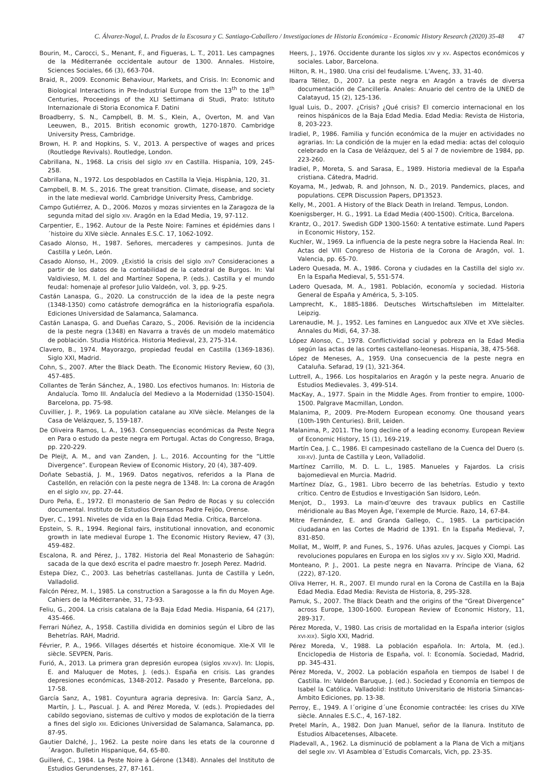C. Álvarez-Nogal, L. Prados de la Escosura y C. Santiago-Caballero / Investigaciones de Historia Económica - Economic History Research (2020) 35-48 47
Bourin, M., Carocci, S., Menant, F., and Figueras, L. T., 2011. Les campagnes de la Méditerranée occidentale autour de 1300. Annales. Histoire, Sciences Sociales, 66 (3), 663-704.
Braid, R., 2009. Economic Behaviour, Markets, and Crisis. In: Economic and Biological Interactions in Pre-Industrial Europe from the 13<sup>th</sup> to the 18<sup>th</sup> Centuries, Proceedings of the XLI Settimana di Studi, Prato: Istituto Internazionale di Storia Economica F. Datini
Broadberry, S. N., Campbell, B. M. S., Klein, A., Overton, M. and Van Leeuwen, B., 2015. British economic growth, 1270-1870. Cambridge University Press, Cambridge.
Brown, H. P. and Hopkins, S. V., 2013. A perspective of wages and prices (Routledge Revivals). Routledge, London.
Cabrillana, N., 1968. La crisis del siglo XIV en Castilla. Hispania, 109, 245-258.
Cabrillana, N., 1972. Los despoblados en Castilla la Vieja. Hispània, 120, 31.
Campbell, B. M. S., 2016. The great transition. Climate, disease, and society in the late medieval world. Cambridge University Press, Cambridge.
Campo Gutiérrez, A. D., 2006. Mozos y mozas sirvientes en la Zaragoza de la segunda mitad del siglo XIV. Aragón en la Edad Media, 19, 97-112.
Carpentier, E., 1962. Autour de la Peste Noire: Famines et épidémies dans l´histoire du XIVe siècle. Annales E.S.C. 17, 1062-1092.
Casado Alonso, H., 1987. Señores, mercaderes y campesinos. Junta de Castilla y León, León.
Casado Alonso, H., 2009. ¿Existió la crisis del siglo XIV? Consideraciones a partir de los datos de la contabilidad de la catedral de Burgos. In: Val Valdivieso, M. I. del and Martínez Sopena, P. (eds.). Castilla y el mundo feudal: homenaje al profesor Julio Valdeón, vol. 3, pp. 9-25.
Castán Lanaspa, G., 2020. La construcción de la idea de la peste negra (1348-1350) como catástrofe demográfica en la historiografía española. Ediciones Universidad de Salamanca, Salamanca.
Castán Lanaspa, G. and Dueñas Carazo, S., 2006. Revisión de la incidencia de la peste negra (1348) en Navarra a través de un modelo matemático de población. Studia Histórica. Historia Medieval, 23, 275-314.
Clavero, B., 1974. Mayorazgo, propiedad feudal en Castilla (1369-1836). Siglo XXI, Madrid.
Cohn, S., 2007. After the Black Death. The Economic History Review, 60 (3), 457-485.
Collantes de Terán Sánchez, A., 1980. Los efectivos humanos. In: Historia de Andalucía. Tomo III. Andalucía del Medievo a la Modernidad (1350-1504). Barcelona, pp. 75-98.
Cuvillier, J. P., 1969. La population catalane au XIVe siècle. Melanges de la Casa de Velázquez, 5, 159-187.
De Oliveira Ramos, L. A., 1963. Consequencias económicas da Peste Negra en Para o estudo da peste negra em Portugal. Actas do Congresso, Braga, pp. 220-229.
De Pleijt, A. M., and van Zanden, J. L., 2016. Accounting for the “Little Divergence”. European Review of Economic History, 20 (4), 387-409.
Doñate Sebastiá, J. M., 1969. Datos negativos, referidos a la Plana de Castellón, en relación con la peste negra de 1348. In: La corona de Aragón en el siglo XIV, pp. 27-44.
Duro Peña, E., 1972. El monasterio de San Pedro de Rocas y su colección documental. Instituto de Estudios Orensanos Padre Feijóo, Orense.
Dyer, C., 1991. Niveles de vida en la Baja Edad Media. Crítica, Barcelona.
Epstein, S. R., 1994. Regional fairs, institutional innovation, and economic growth in late medieval Europe 1. The Economic History Review, 47 (3), 459-482.
Escalona, R. and Pérez, J., 1782. Historia del Real Monasterio de Sahagún: sacada de la que dexó escrita el padre maestro fr. Joseph Perez. Madrid.
Estepa Díez, C., 2003. Las behetrías castellanas. Junta de Castilla y León, Valladolid.
Falcón Pérez, M. I., 1985. La construction a Saragosse a la fin du Moyen Age. Cahiers de la Méditerranèe, 31, 73-93.
Feliu, G., 2004. La crisis catalana de la Baja Edad Media. Hispania, 64 (217), 435-466.
Ferrari Núñez, A., 1958. Castilla dividida en dominios según el Libro de las Behetrías. RAH, Madrid.
Février, P. A., 1966. Villages désertés et histoire économique. XIe-X VII Ie siècle. SEVPEN, Paris.
Furió, A., 2013. La primera gran depresión europea (siglos XIV-XV). In: Llopis, E. and Maluquer de Motes, J. (eds.). España en crisis. Las grandes depresiones económicas, 1348-2012. Pasado y Presente, Barcelona, pp. 17-58.
García Sanz, A., 1981. Coyuntura agraria depresiva. In: García Sanz, A., Martín, J. L., Pascual. J. A. and Pérez Moreda, V. (eds.). Propiedades del cabildo segoviano, sistemas de cultivo y modos de explotación de la tierra a fines del siglo XIII. Ediciones Universidad de Salamanca, Salamanca, pp. 87-95.
Gautier Dalché, J., 1962. La peste noire dans les etats de la couronne d´Aragon. Bulletin Hispanique, 64, 65-80.
Guilleré, C., 1984. La Peste Noire à Gérone (1348). Annales del Instituto de Estudios Gerundenses, 27, 87-161.
Heers, J., 1976. Occidente durante los siglos XIV y XV. Aspectos económicos y sociales. Labor, Barcelona.
Hilton, R. H., 1980. Una crisi del feudalisme. L’Avenç, 33, 31-40.
Ibarra Téllez, D., 2007. La peste negra en Aragón a través de diversa documentación de Cancillería. Anales: Anuario del centro de la UNED de Calatayud, 15 (2), 125-136.
Igual Luis, D., 2007. ¿Crisis? ¿Qué crisis? El comercio internacional en los reinos hispánicos de la Baja Edad Media. Edad Media: Revista de Historia, 8, 203-223.
Iradiel, P., 1986. Familia y función económica de la mujer en actividades no agrarias. In: La condición de la mujer en la edad media: actas del coloquio celebrado en la Casa de Velázquez, del 5 al 7 de noviembre de 1984, pp. 223-260.
Iradiel, P., Moreta, S. and Sarasa, E., 1989. Historia medieval de la España cristiana. Cátedra, Madrid.
Koyama, M., Jedwab, R. and Johnson, N. D., 2019. Pandemics, places, and populations. CEPR Discussion Papers, DP13523.
Kelly, M., 2001. A History of the Black Death in Ireland. Tempus, London.
Koenigsberger, H. G., 1991. La Edad Media (400-1500). Crítica, Barcelona.
Krantz, O., 2017. Swedish GDP 1300-1560: A tentative estimate. Lund Papers in Economic History, 152.
Kuchler, W., 1969. La influencia de la peste negra sobre la Hacienda Real. In: Actas del VIII Congreso de Historia de la Corona de Aragón, vol. 1. Valencia, pp. 65-70.
Ladero Quesada, M. A., 1986. Corona y ciudades en la Castilla del siglo XV. En la España Medieval, 5, 551-574.
Ladero Quesada, M. A., 1981. Población, economía y sociedad. Historia General de España y América, 5, 3-105.
Lamprecht, K., 1885-1886. Deutsches Wirtschaftsleben im Mittelalter. Leipzig.
Larenaudie, M. J., 1952. Les famines en Languedoc aux XIVe et XVe siècles. Annales du Midi, 64, 37-38.
López Alonso, C., 1978. Conflictividad social y pobreza en la Edad Media según las actas de las cortes castellano-leonesas. Hispania, 38, 475-568.
López de Meneses, A., 1959. Una consecuencia de la peste negra en Cataluña. Sefarad, 19 (1), 321-364.
Luttrell, A., 1966. Los hospitalarios en Aragón y la peste negra. Anuario de Estudios Medievales. 3, 499-514.
MacKay, A., 1977. Spain in the Middle Ages. From frontier to empire, 1000-1500. Palgrave Macmillan, London.
Malanima, P., 2009. Pre-Modern European economy. One thousand years (10th-19th Centuries). Brill, Leiden.
Malanima, P., 2011. The long decline of a leading economy. European Review of Economic History, 15 (1), 169-219.
Martín Cea, J. C., 1986. El campesinado castellano de la Cuenca del Duero (s. XIII-XV). Junta de Castilla y Leon, Valladolid.
Martínez Carrillo, M. D. L. L., 1985. Manueles y Fajardos. La crisis bajomedieval en Murcia. Madrid.
Martínez Díaz, G., 1981. Libro becerro de las behetrías. Estudio y texto crítico. Centro de Estudios e Investigación San Isidoro, León.
Menjot, D., 1993. La main-d’œuvre des travaux publics en Castille méridionale au Bas Moyen Âge, l’exemple de Murcie. Razo, 14, 67-84.
Mitre Fernández, E. and Granda Gallego, C., 1985. La participación ciudadana en las Cortes de Madrid de 1391. En la España Medieval, 7, 831-850.
Mollat, M., Wolff, P. and Funes, S., 1976. Uñas azules, Jacques y Ciompi. Las revoluciones populares en Europa en los siglos XIV y XV. Siglo XXI, Madrid.
Monteano, P. J., 2001. La peste negra en Navarra. Príncipe de Viana, 62 (222), 87-120.
Oliva Herrer, H. R., 2007. El mundo rural en la Corona de Castilla en la Baja Edad Media. Edad Media: Revista de Historia, 8, 295-328.
Pamuk, S., 2007. The Black Death and the origins of the “Great Divergence” across Europe, 1300-1600. European Review of Economic History, 11, 289-317.
Pérez Moreda, V., 1980. Las crisis de mortalidad en la España interior (siglos XVI-XIX). Siglo XXI, Madrid.
Pérez Moreda, V., 1988. La población española. In: Artola, M. (ed.). Enciclopedia de Historia de España, vol. I: Economía. Sociedad, Madrid, pp. 345-431.
Pérez Moreda, V., 2002. La población española en tiempos de Isabel I de Castilla. In: Valdeón Baruque, J. (ed.). Sociedad y Economía en tiempos de Isabel la Católica. Valladolid: Instituto Universitario de Historia Simancas-Ámbito Ediciones, pp. 13-38.
Perroy, E., 1949. A l´origine d´une Économie contractée: les crises du XIVe siècle. Annales E.S.C., 4, 167-182.
Pretel Marín, A., 1982. Don Juan Manuel, señor de la llanura. Instituto de Estudios Albacetenses, Albacete.
Pladevall, A., 1962. La disminució de poblament a la Plana de Vich a mitjans del segle XIV. VI Asamblea d´Estudis Comarcals, Vich, pp. 23-35.